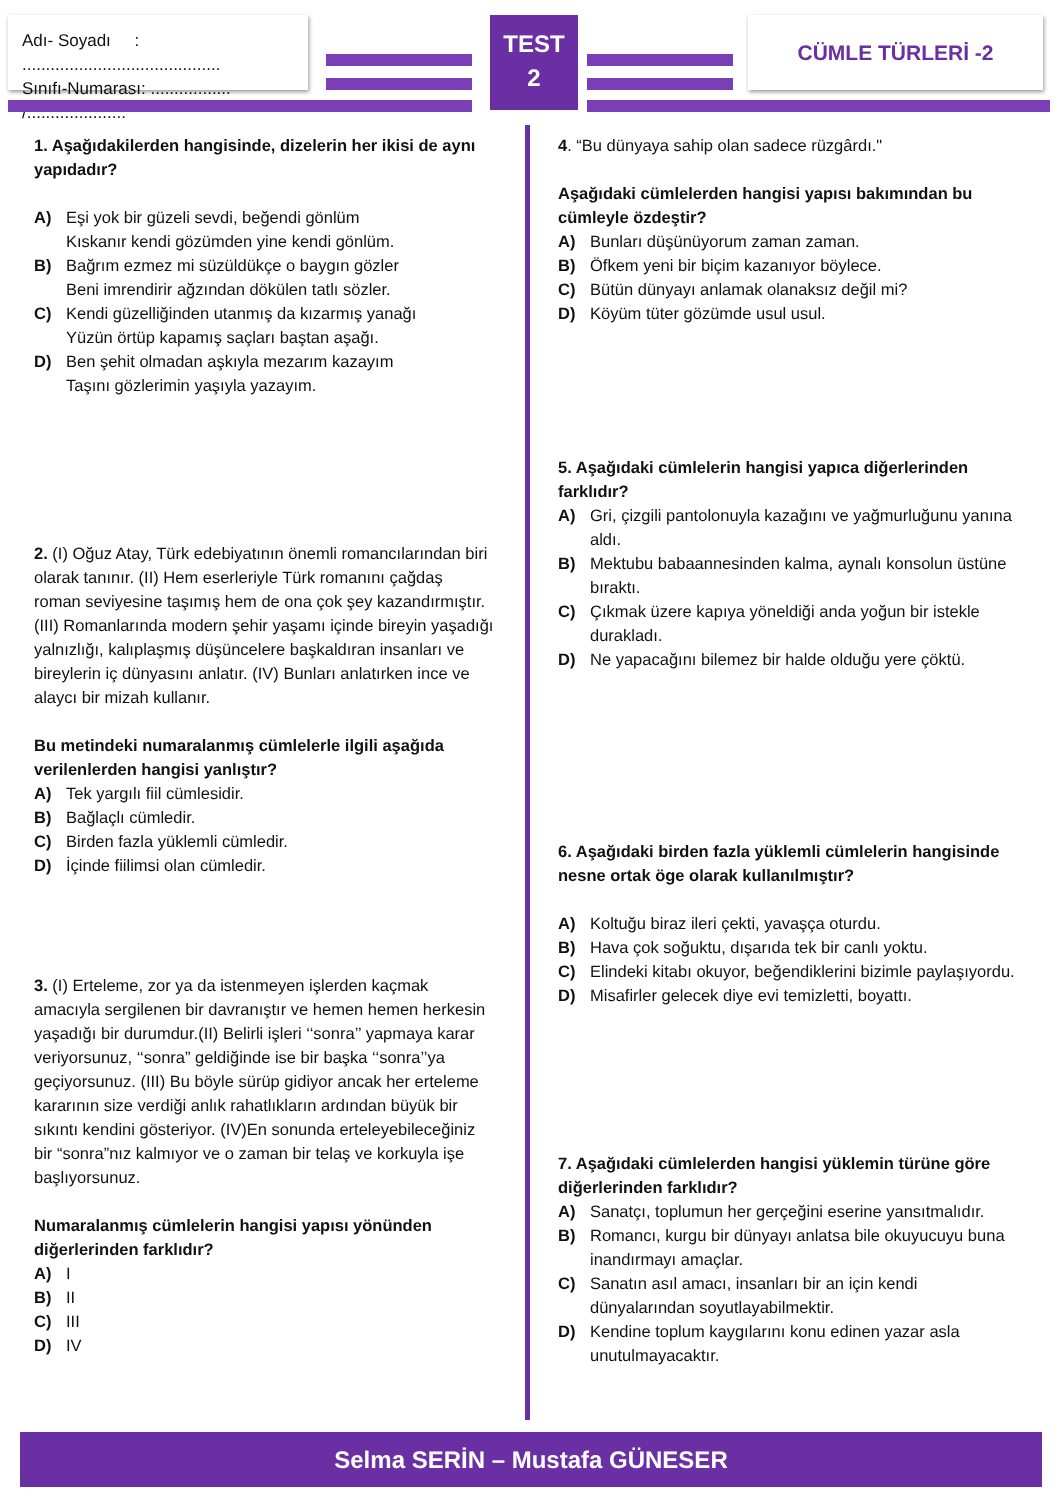Adı- Soyadı : ..........................................
Sınıfı-Numarası: ................. /.....................
TEST
2
CÜMLE TÜRLERİ -2
1. Aşağıdakilerden hangisinde, dizelerin her ikisi de aynı yapıdadır?
A) Eşi yok bir güzeli sevdi, beğendi gönlüm
Kıskanır kendi gözümden yine kendi gönlüm.
B) Bağrım ezmez mi süzüldükçe o baygın gözler
Beni imrendirir ağzından dökülen tatlı sözler.
C) Kendi güzelliğinden utanmış da kızarmış yanağı
Yüzün örtüp kapamış saçları baştan aşağı.
D) Ben şehit olmadan aşkıyla mezarım kazayım
Taşını gözlerimin yaşıyla yazayım.
2. (I) Oğuz Atay, Türk edebiyatının önemli romancılarından biri olarak tanınır. (II) Hem eserleriyle Türk romanını çağdaş roman seviyesine taşımış hem de ona çok şey kazandırmıştır. (III) Romanlarında modern şehir yaşamı içinde bireyin yaşadığı yalnızlığı, kalıplaşmış düşüncelere başkaldıran insanları ve bireylerin iç dünyasını anlatır. (IV) Bunları anlatırken ince ve alaycı bir mizah kullanır.
Bu metindeki numaralanmış cümlelerle ilgili aşağıda verilenlerden hangisi yanlıştır?
A) Tek yargılı fiil cümlesidir.
B) Bağlaçlı cümledir.
C) Birden fazla yüklemli cümledir.
D) İçinde fiilimsi olan cümledir.
3. (I) Erteleme, zor ya da istenmeyen işlerden kaçmak amacıyla sergilenen bir davranıştır ve hemen hemen herkesin yaşadığı bir durumdur.(II) Belirli işleri ‘‘sonra’’ yapmaya karar veriyorsunuz, ‘‘sonra” geldiğinde ise bir başka ‘‘sonra’’ya geçiyorsunuz. (III) Bu böyle sürüp gidiyor ancak her erteleme kararının size verdiği anlık rahatlıkların ardından büyük bir sıkıntı kendini gösteriyor. (IV)En sonunda erteleyebileceğiniz bir “sonra”nız kalmıyor ve o zaman bir telaş ve korkuyla işe başlıyorsunuz.
Numaralanmış cümlelerin hangisi yapısı yönünden diğerlerinden farklıdır?
A) I
B) II
C) III
D) IV
4. “Bu dünyaya sahip olan sadece rüzgârdı."
Aşağıdaki cümlelerden hangisi yapısı bakımından bu cümleyle özdeştir?
A) Bunları düşünüyorum zaman zaman.
B) Öfkem yeni bir biçim kazanıyor böylece.
C) Bütün dünyayı anlamak olanaksız değil mi?
D) Köyüm tüter gözümde usul usul.
5. Aşağıdaki cümlelerin hangisi yapıca diğerlerinden farklıdır?
A) Gri, çizgili pantolonuyla kazağını ve yağmurluğunu yanına aldı.
B) Mektubu babaannesinden kalma, aynalı konsolun üstüne bıraktı.
C) Çıkmak üzere kapıya yöneldiği anda yoğun bir istekle durakladı.
D) Ne yapacağını bilemez bir halde olduğu yere çöktü.
6. Aşağıdaki birden fazla yüklemli cümlelerin hangisinde nesne ortak öge olarak kullanılmıştır?
A) Koltuğu biraz ileri çekti, yavaşça oturdu.
B) Hava çok soğuktu, dışarıda tek bir canlı yoktu.
C) Elindeki kitabı okuyor, beğendiklerini bizimle paylaşıyordu.
D) Misafirler gelecek diye evi temizletti, boyattı.
7. Aşağıdaki cümlelerden hangisi yüklemin türüne göre diğerlerinden farklıdır?
A) Sanatçı, toplumun her gerçeğini eserine yansıtmalıdır.
B) Romancı, kurgu bir dünyayı anlatsa bile okuyucuyu buna inandırmayı amaçlar.
C) Sanatın asıl amacı, insanları bir an için kendi dünyalarından soyutlayabilmektir.
D) Kendine toplum kaygılarını konu edinen yazar asla unutulmayacaktır.
Selma SERİN – Mustafa GÜNESER